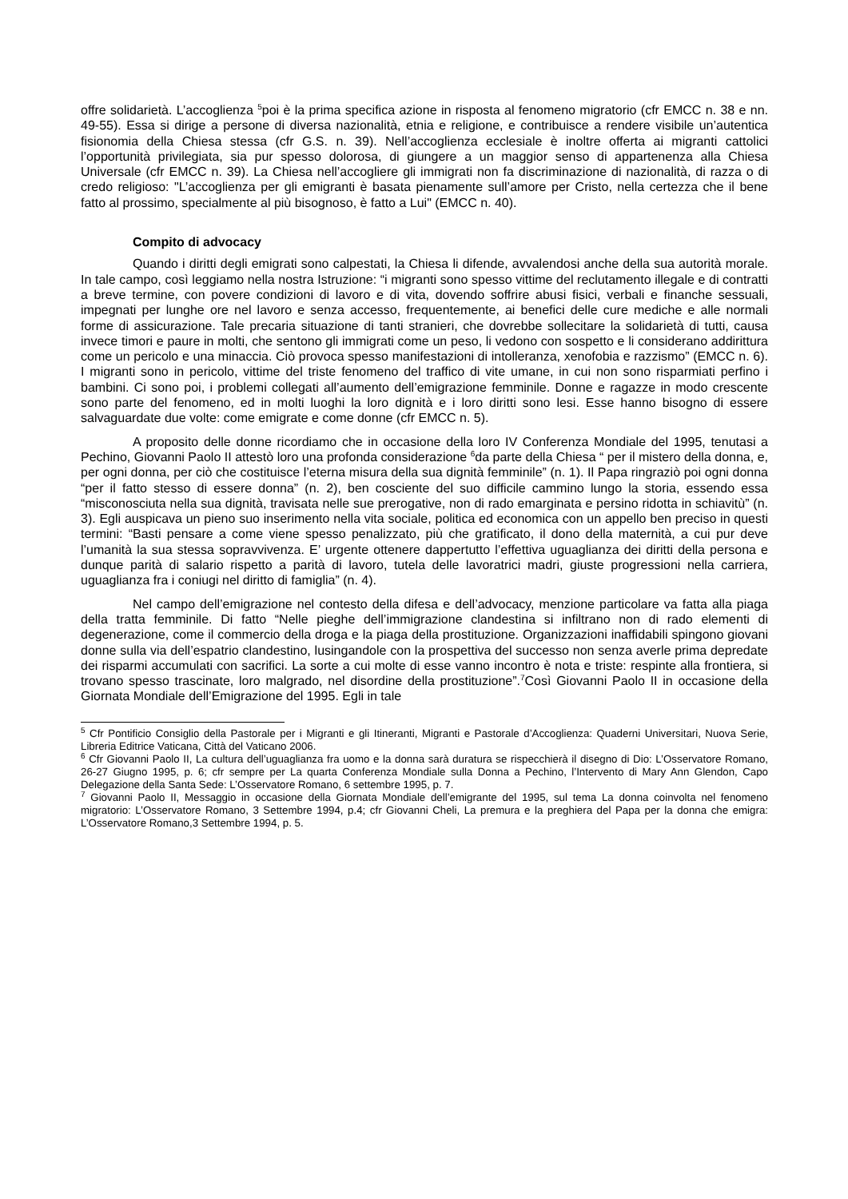offre solidarietà. L’accoglienza <sup>5</sup>poi è la prima specifica azione in risposta al fenomeno migratorio (cfr EMCC n. 38 e nn. 49-55). Essa si dirige a persone di diversa nazionalità, etnia e religione, e contribuisce a rendere visibile un’autentica fisionomia della Chiesa stessa (cfr G.S. n. 39). Nell’accoglienza ecclesiale è inoltre offerta ai migranti cattolici l’opportunità privilegiata, sia pur spesso dolorosa, di giungere a un maggior senso di appartenenza alla Chiesa Universale (cfr EMCC n. 39). La Chiesa nell’accogliere gli immigrati non fa discriminazione di nazionalità, di razza o di credo religioso: "L’accoglienza per gli emigranti è basata pienamente sull’amore per Cristo, nella certezza che il bene fatto al prossimo, specialmente al più bisognoso, è fatto a Lui" (EMCC n. 40).
Compito di advocacy
Quando i diritti degli emigrati sono calpestati, la Chiesa li difende, avvalendosi anche della sua autorità morale. In tale campo, così leggiamo nella nostra Istruzione: “i migranti sono spesso vittime del reclutamento illegale e di contratti a breve termine, con povere condizioni di lavoro e di vita, dovendo soffrire abusi fisici, verbali e finanche sessuali, impegnati per lunghe ore nel lavoro e senza accesso, frequentemente, ai benefici delle cure mediche e alle normali forme di assicurazione. Tale precaria situazione di tanti stranieri, che dovrebbe sollecitare la solidarietà di tutti, causa invece timori e paure in molti, che sentono gli immigrati come un peso, li vedono con sospetto e li considerano addirittura come un pericolo e una minaccia. Ciò provoca spesso manifestazioni di intolleranza, xenofobia e razzismo” (EMCC n. 6). I migranti sono in pericolo, vittime del triste fenomeno del traffico di vite umane, in cui non sono risparmiati perfino i bambini. Ci sono poi, i problemi collegati all’aumento dell’emigrazione femminile. Donne e ragazze in modo crescente sono parte del fenomeno, ed in molti luoghi la loro dignità e i loro diritti sono lesi. Esse hanno bisogno di essere salvaguardate due volte: come emigrate e come donne (cfr EMCC n. 5).
A proposito delle donne ricordiamo che in occasione della loro IV Conferenza Mondiale del 1995, tenutasi a Pechino, Giovanni Paolo II attestò loro una profonda considerazione <sup>6</sup>da parte della Chiesa “ per il mistero della donna, e, per ogni donna, per ciò che costituisce l’eterna misura della sua dignità femminile” (n. 1). Il Papa ringraziò poi ogni donna “per il fatto stesso di essere donna” (n. 2), ben cosciente del suo difficile cammino lungo la storia, essendo essa “misconosciuta nella sua dignità, travisata nelle sue prerogative, non di rado emarginata e persino ridotta in schiavitù” (n. 3). Egli auspicava un pieno suo inserimento nella vita sociale, politica ed economica con un appello ben preciso in questi termini: “Basti pensare a come viene spesso penalizzato, più che gratificato, il dono della maternità, a cui pur deve l’umanità la sua stessa sopravvivenza. E’ urgente ottenere dappertutto l’effettiva uguaglianza dei diritti della persona e dunque parità di salario rispetto a parità di lavoro, tutela delle lavoratrici madri, giuste progressioni nella carriera, uguaglianza fra i coniugi nel diritto di famiglia” (n. 4).
Nel campo dell’emigrazione nel contesto della difesa e dell’advocacy, menzione particolare va fatta alla piaga della tratta femminile. Di fatto “Nelle pieghe dell’immigrazione clandestina si infiltrano non di rado elementi di degenerazione, come il commercio della droga e la piaga della prostituzione. Organizzazioni inaffidabili spingono giovani donne sulla via dell’espatrio clandestino, lusingandole con la prospettiva del successo non senza averle prima depredate dei risparmi accumulati con sacrifici. La sorte a cui molte di esse vanno incontro è nota e triste: respinte alla frontiera, si trovano spesso trascinate, loro malgrado, nel disordine della prostituzione”.<sup>7</sup>Così Giovanni Paolo II in occasione della Giornata Mondiale dell’Emigrazione del 1995. Egli in tale
<sup>5</sup> Cfr Pontificio Consiglio della Pastorale per i Migranti e gli Itineranti, Migranti e Pastorale d’Accoglienza: Quaderni Universitari, Nuova Serie, Libreria Editrice Vaticana, Città del Vaticano 2006.
<sup>6</sup> Cfr Giovanni Paolo II, La cultura dell’uguaglianza fra uomo e la donna sarà duratura se rispecchierà il disegno di Dio: L’Osservatore Romano, 26-27 Giugno 1995, p. 6; cfr sempre per La quarta Conferenza Mondiale sulla Donna a Pechino, l’Intervento di Mary Ann Glendon, Capo Delegazione della Santa Sede: L’Osservatore Romano, 6 settembre 1995, p. 7.
<sup>7</sup> Giovanni Paolo II, Messaggio in occasione della Giornata Mondiale dell’emigrante del 1995, sul tema La donna coinvolta nel fenomeno migratorio: L’Osservatore Romano, 3 Settembre 1994, p.4; cfr Giovanni Cheli, La premura e la preghiera del Papa per la donna che emigra: L’Osservatore Romano,3 Settembre 1994, p. 5.